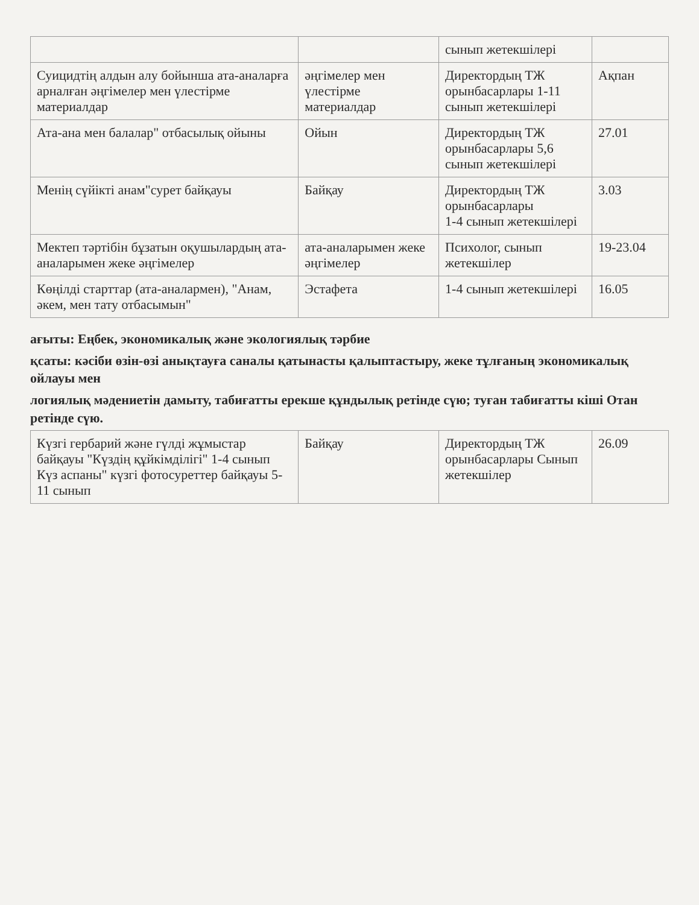| | | сынып жетекшілері | |
| Суицидтің алдын алу бойынша ата-аналарға арналған әңгімелер мен үлестірме материалдар | әңгімелер мен үлестірме материалдар | Директордың ТЖ орынбасарлары 1-11 сынып жетекшілері | Ақпан |
| Ата-ана мен балалар" отбасылық ойыны | Ойын | Директордың ТЖ орынбасарлары 5,6 сынып жетекшілері | 27.01 |
| Менің сүйікті анам"сурет байқауы | Байқау | Директордың ТЖ орынбасарлары 1-4 сынып жетекшілері | 3.03 |
| Мектеп тәртібін бұзатын оқушылардың ата-аналарымен жеке әңгімелер | ата-аналарымен жеке әңгімелер | Психолог, сынып жетекшілер | 19-23.04 |
| Көңілді старттар (ата-аналармен), "Анам, әкем, мен тату отбасымын" | Эстафета | 1-4 сынып жетекшілері | 16.05 |
ағыты: Еңбек, экономикалық және экологиялық тәрбие
қсаты: кәсіби өзін-өзі анықтауға саналы қатынасты қалыптастыру, жеке тұлғаның экономикалық ойлауы мен
логиялық мәдениетін дамыту, табиғатты ерекше құндылық ретінде сүю; туған табиғатты кіші Отан ретінде сүю.
| Күзгі гербарий және гүлді жұмыстар байқауы "Күздің құйкімділігі" 1-4 сынып Күз аспаны" күзгі фотосуреттер байқауы 5-11 сынып | Байқау | Директордың ТЖ орынбасарлары Сынып жетекшілер | 26.09 |